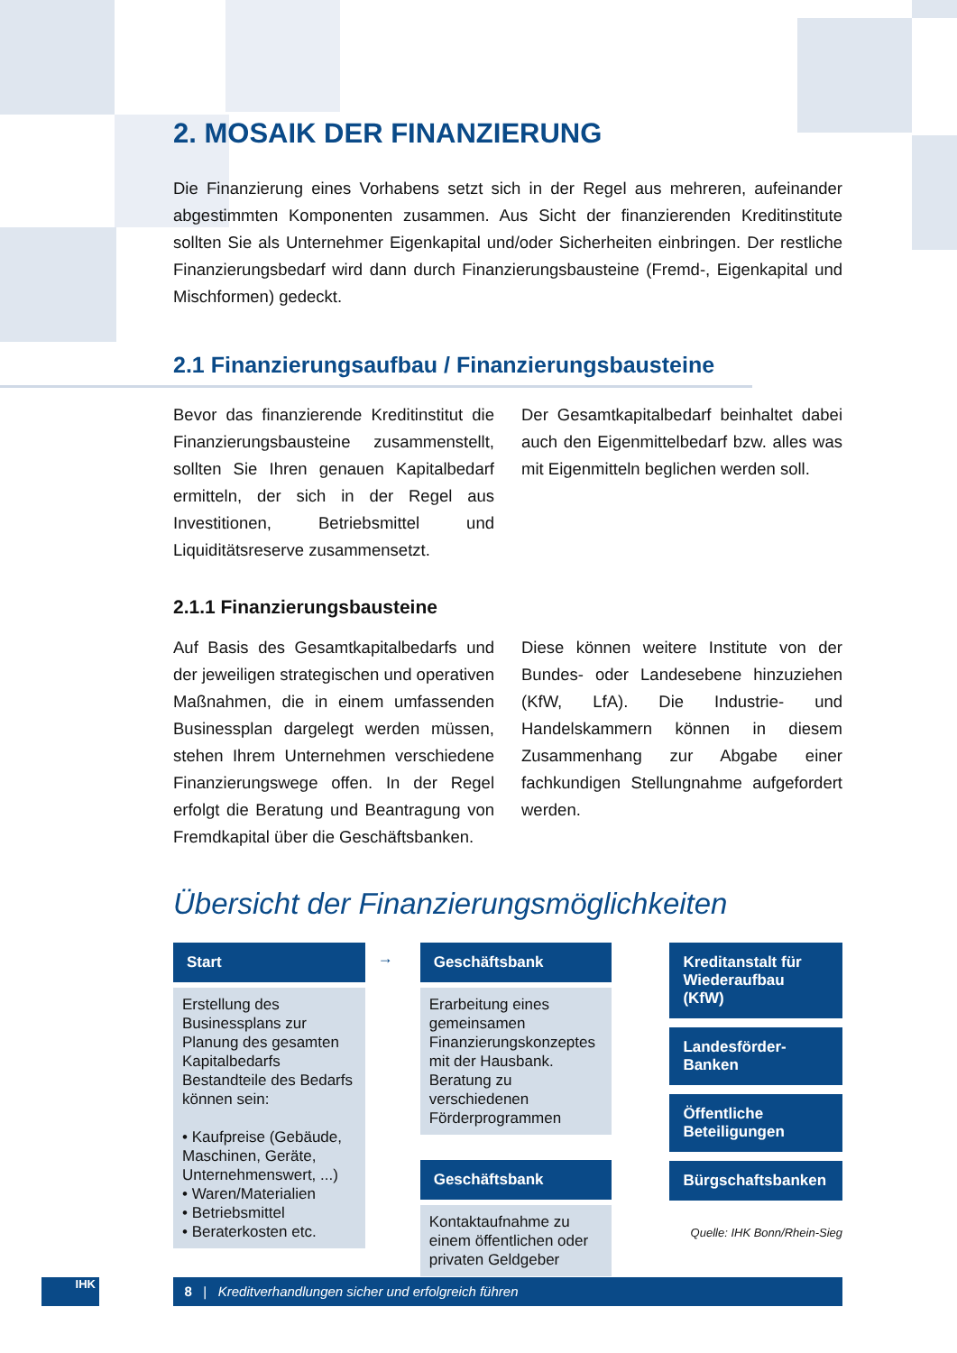2. MOSAIK DER FINANZIERUNG
Die Finanzierung eines Vorhabens setzt sich in der Regel aus mehreren, aufeinander abgestimmten Komponenten zusammen. Aus Sicht der finanzierenden Kreditinstitute sollten Sie als Unternehmer Eigenkapital und/oder Sicherheiten einbringen. Der restliche Finanzierungsbedarf wird dann durch Finanzierungsbausteine (Fremd-, Eigenkapital und Mischformen) gedeckt.
2.1 Finanzierungsaufbau / Finanzierungsbausteine
Bevor das finanzierende Kreditinstitut die Finanzierungsbausteine zusammenstellt, sollten Sie Ihren genauen Kapitalbedarf ermitteln, der sich in der Regel aus Investitionen, Betriebsmittel und Liquiditätsreserve zusammensetzt.
Der Gesamtkapitalbedarf beinhaltet dabei auch den Eigenmittelbedarf bzw. alles was mit Eigenmitteln beglichen werden soll.
2.1.1 Finanzierungsbausteine
Auf Basis des Gesamtkapitalbedarfs und der jeweiligen strategischen und operativen Maßnahmen, die in einem umfassenden Businessplan dargelegt werden müssen, stehen Ihrem Unternehmen verschiedene Finanzierungswege offen. In der Regel erfolgt die Beratung und Beantragung von Fremdkapital über die Geschäftsbanken.
Diese können weitere Institute von der Bundes- oder Landesebene hinzuziehen (KfW, LfA). Die Industrie- und Handelskammern können in diesem Zusammenhang zur Abgabe einer fachkundigen Stellungnahme aufgefordert werden.
Übersicht der Finanzierungsmöglichkeiten
Start
Erstellung des Businessplans zur Planung des gesamten Kapitalbedarfs Bestandteile des Bedarfs können sein:
• Kaufpreise (Gebäude, Maschinen, Geräte, Unternehmenswert, ...)
• Waren/Materialien
• Betriebsmittel
• Beraterkosten etc.
→
Geschäftsbank
Erarbeitung eines gemeinsamen Finanzierungskonzeptes mit der Hausbank. Beratung zu verschiedenen Förderprogrammen
Geschäftsbank
Kontaktaufnahme zu einem öffentlichen oder privaten Geldgeber
Kreditanstalt für Wiederaufbau (KfW)
Landesförder-Banken
Öffentliche Beteiligungen
Bürgschaftsbanken
Quelle: IHK Bonn/Rhein-Sieg
IHK 8 | Kreditverhandlungen sicher und erfolgreich führen